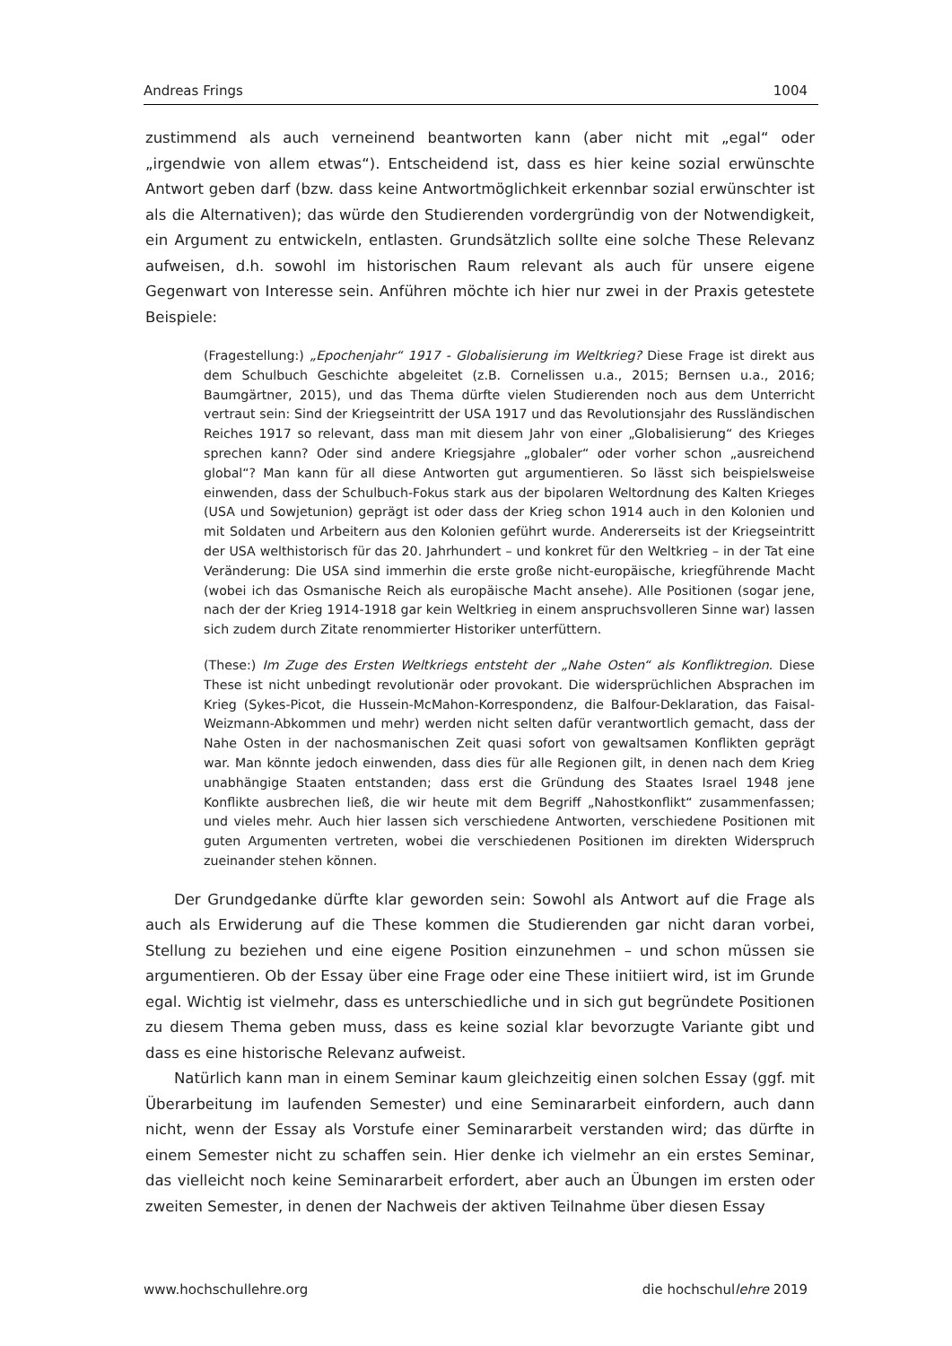Andreas Frings 1004
zustimmend als auch verneinend beantworten kann (aber nicht mit „egal“ oder „irgendwie von allem etwas“). Entscheidend ist, dass es hier keine sozial erwünschte Antwort geben darf (bzw. dass keine Antwortmöglichkeit erkennbar sozial erwünschter ist als die Alternativen); das würde den Studierenden vordergründig von der Notwendigkeit, ein Argument zu entwickeln, entlasten. Grundsätzlich sollte eine solche These Relevanz aufweisen, d.h. sowohl im historischen Raum relevant als auch für unsere eigene Gegenwart von Interesse sein. Anführen möchte ich hier nur zwei in der Praxis getestete Beispiele:
(Fragestellung:) „Epochenjahr“ 1917 - Globalisierung im Weltkrieg? Diese Frage ist direkt aus dem Schulbuch Geschichte abgeleitet (z.B. Cornelissen u.a., 2015; Bernsen u.a., 2016; Baumgärtner, 2015), und das Thema dürfte vielen Studierenden noch aus dem Unterricht vertraut sein: Sind der Kriegseintritt der USA 1917 und das Revolutionsjahr des Russländischen Reiches 1917 so relevant, dass man mit diesem Jahr von einer „Globalisierung“ des Krieges sprechen kann? Oder sind andere Kriegsjahre „globaler“ oder vorher schon „ausreichend global“? Man kann für all diese Antworten gut argumentieren. So lässt sich beispielsweise einwenden, dass der Schulbuch-Fokus stark aus der bipolaren Weltordnung des Kalten Krieges (USA und Sowjetunion) geprägt ist oder dass der Krieg schon 1914 auch in den Kolonien und mit Soldaten und Arbeitern aus den Kolonien geführt wurde. Andererseits ist der Kriegseintritt der USA welthistorisch für das 20. Jahrhundert – und konkret für den Weltkrieg – in der Tat eine Veränderung: Die USA sind immerhin die erste große nicht-europäische, kriegführende Macht (wobei ich das Osmanische Reich als europäische Macht ansehe). Alle Positionen (sogar jene, nach der der Krieg 1914-1918 gar kein Weltkrieg in einem anspruchsvolleren Sinne war) lassen sich zudem durch Zitate renommierter Historiker unterfüttern.
(These:) Im Zuge des Ersten Weltkriegs entsteht der „Nahe Osten“ als Konfliktregion. Diese These ist nicht unbedingt revolutionär oder provokant. Die widersprüchlichen Absprachen im Krieg (Sykes-Picot, die Hussein-McMahon-Korrespondenz, die Balfour-Deklaration, das Faisal-Weizmann-Abkommen und mehr) werden nicht selten dafür verantwortlich gemacht, dass der Nahe Osten in der nachosmanischen Zeit quasi sofort von gewaltsamen Konflikten geprägt war. Man könnte jedoch einwenden, dass dies für alle Regionen gilt, in denen nach dem Krieg unabhängige Staaten entstanden; dass erst die Gründung des Staates Israel 1948 jene Konflikte ausbrechen ließ, die wir heute mit dem Begriff „Nahostkonflikt“ zusammenfassen; und vieles mehr. Auch hier lassen sich verschiedene Antworten, verschiedene Positionen mit guten Argumenten vertreten, wobei die verschiedenen Positionen im direkten Widerspruch zueinander stehen können.
Der Grundgedanke dürfte klar geworden sein: Sowohl als Antwort auf die Frage als auch als Erwiderung auf die These kommen die Studierenden gar nicht daran vorbei, Stellung zu beziehen und eine eigene Position einzunehmen – und schon müssen sie argumentieren. Ob der Essay über eine Frage oder eine These initiiert wird, ist im Grunde egal. Wichtig ist vielmehr, dass es unterschiedliche und in sich gut begründete Positionen zu diesem Thema geben muss, dass es keine sozial klar bevorzugte Variante gibt und dass es eine historische Relevanz aufweist.
Natürlich kann man in einem Seminar kaum gleichzeitig einen solchen Essay (ggf. mit Überarbeitung im laufenden Semester) und eine Seminararbeit einfordern, auch dann nicht, wenn der Essay als Vorstufe einer Seminararbeit verstanden wird; das dürfte in einem Semester nicht zu schaffen sein. Hier denke ich vielmehr an ein erstes Seminar, das vielleicht noch keine Seminararbeit erfordert, aber auch an Übungen im ersten oder zweiten Semester, in denen der Nachweis der aktiven Teilnahme über diesen Essay
www.hochschullehre.org die hochschullehre 2019